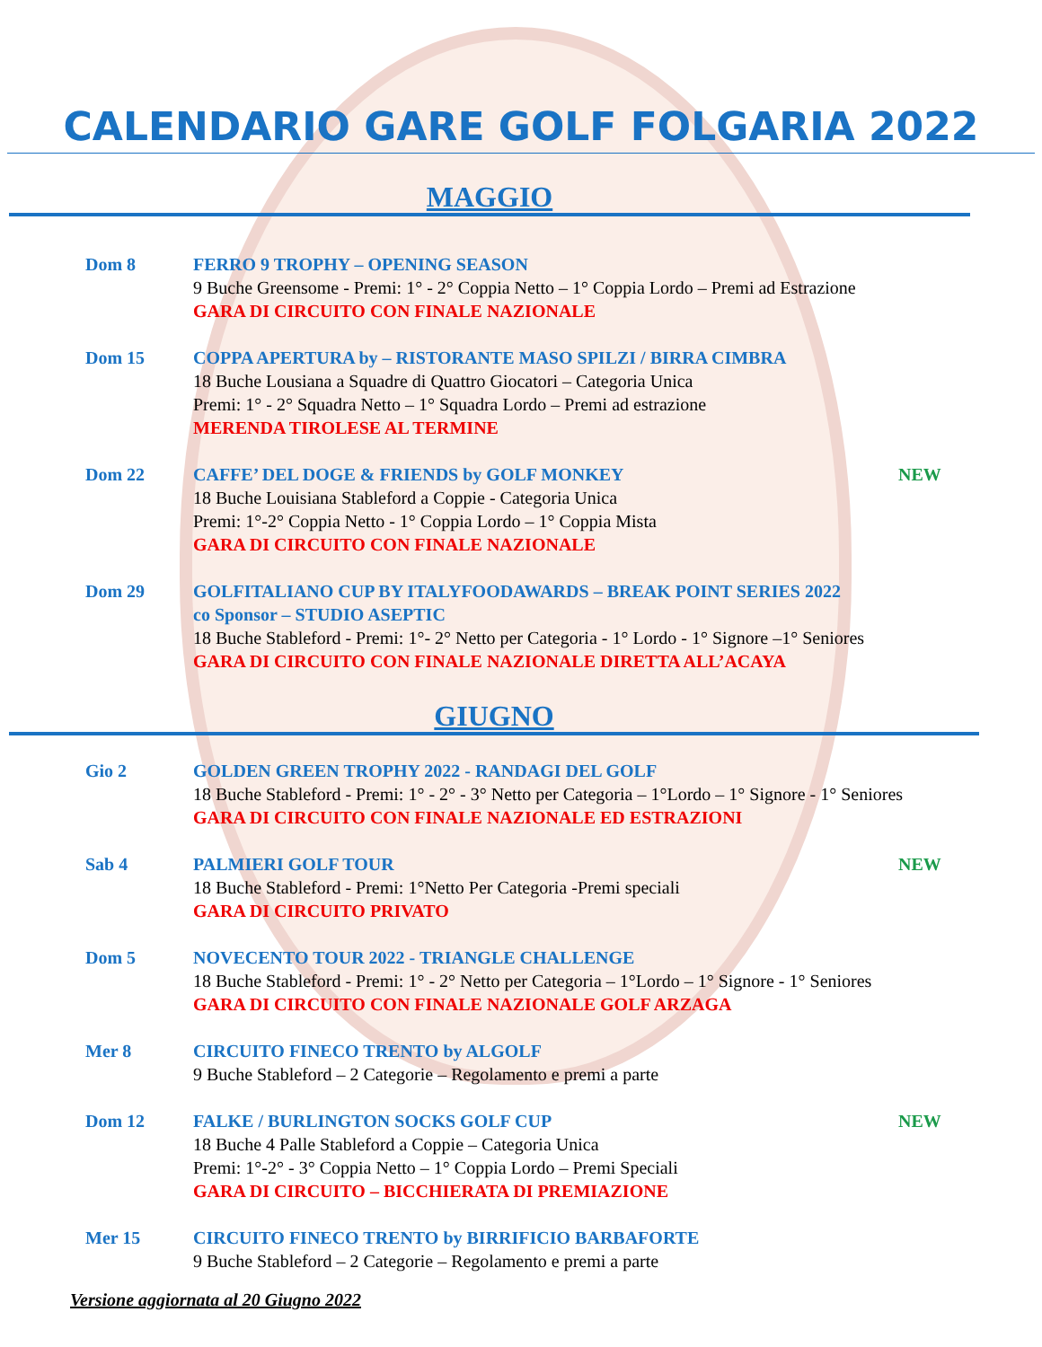CALENDARIO GARE GOLF FOLGARIA 2022
MAGGIO
Dom 8 FERRO 9 TROPHY – OPENING SEASON
9 Buche Greensome - Premi: 1° - 2° Coppia Netto – 1° Coppia Lordo – Premi ad Estrazione
GARA DI CIRCUITO CON FINALE NAZIONALE
Dom 15 COPPA APERTURA by – RISTORANTE MASO SPILZI / BIRRA CIMBRA
18 Buche Lousiana a Squadre di Quattro Giocatori – Categoria Unica
Premi: 1° - 2° Squadra Netto – 1° Squadra Lordo – Premi ad estrazione
MERENDA TIROLESE AL TERMINE
Dom 22 CAFFE’ DEL DOGE & FRIENDS by GOLF MONKEY
18 Buche Louisiana Stableford a Coppie - Categoria Unica
Premi: 1°-2° Coppia Netto - 1° Coppia Lordo – 1° Coppia Mista
GARA DI CIRCUITO CON FINALE NAZIONALE
NEW
Dom 29 GOLFITALIANO CUP BY ITALYFOODAWARDS – BREAK POINT SERIES 2022
co Sponsor – STUDIO ASEPTIC
18 Buche Stableford - Premi: 1°- 2° Netto per Categoria - 1° Lordo - 1° Signore –1° Seniores
GARA DI CIRCUITO CON FINALE NAZIONALE DIRETTA ALL’ACAYA
GIUGNO
Gio 2 GOLDEN GREEN TROPHY 2022 - RANDAGI DEL GOLF
18 Buche Stableford - Premi: 1° - 2° - 3° Netto per Categoria – 1°Lordo – 1° Signore - 1° Seniores
GARA DI CIRCUITO CON FINALE NAZIONALE ED ESTRAZIONI
Sab 4 PALMIERI GOLF TOUR
18 Buche Stableford - Premi: 1°Netto Per Categoria -Premi speciali
GARA DI CIRCUITO PRIVATO
NEW
Dom 5 NOVECENTO TOUR 2022 - TRIANGLE CHALLENGE
18 Buche Stableford - Premi: 1° - 2° Netto per Categoria – 1°Lordo – 1° Signore - 1° Seniores
GARA DI CIRCUITO CON FINALE NAZIONALE GOLF ARZAGA
Mer 8 CIRCUITO FINECO TRENTO by ALGOLF
9 Buche Stableford – 2 Categorie – Regolamento e premi a parte
Dom 12 FALKE / BURLINGTON SOCKS GOLF CUP
18 Buche 4 Palle Stableford a Coppie – Categoria Unica
Premi: 1°-2° - 3° Coppia Netto – 1° Coppia Lordo – Premi Speciali
GARA DI CIRCUITO – BICCHIERATA DI PREMIAZIONE
NEW
Mer 15 CIRCUITO FINECO TRENTO by BIRRIFICIO BARBAFORTE
9 Buche Stableford – 2 Categorie – Regolamento e premi a parte
Versione aggiornata al 20 Giugno 2022